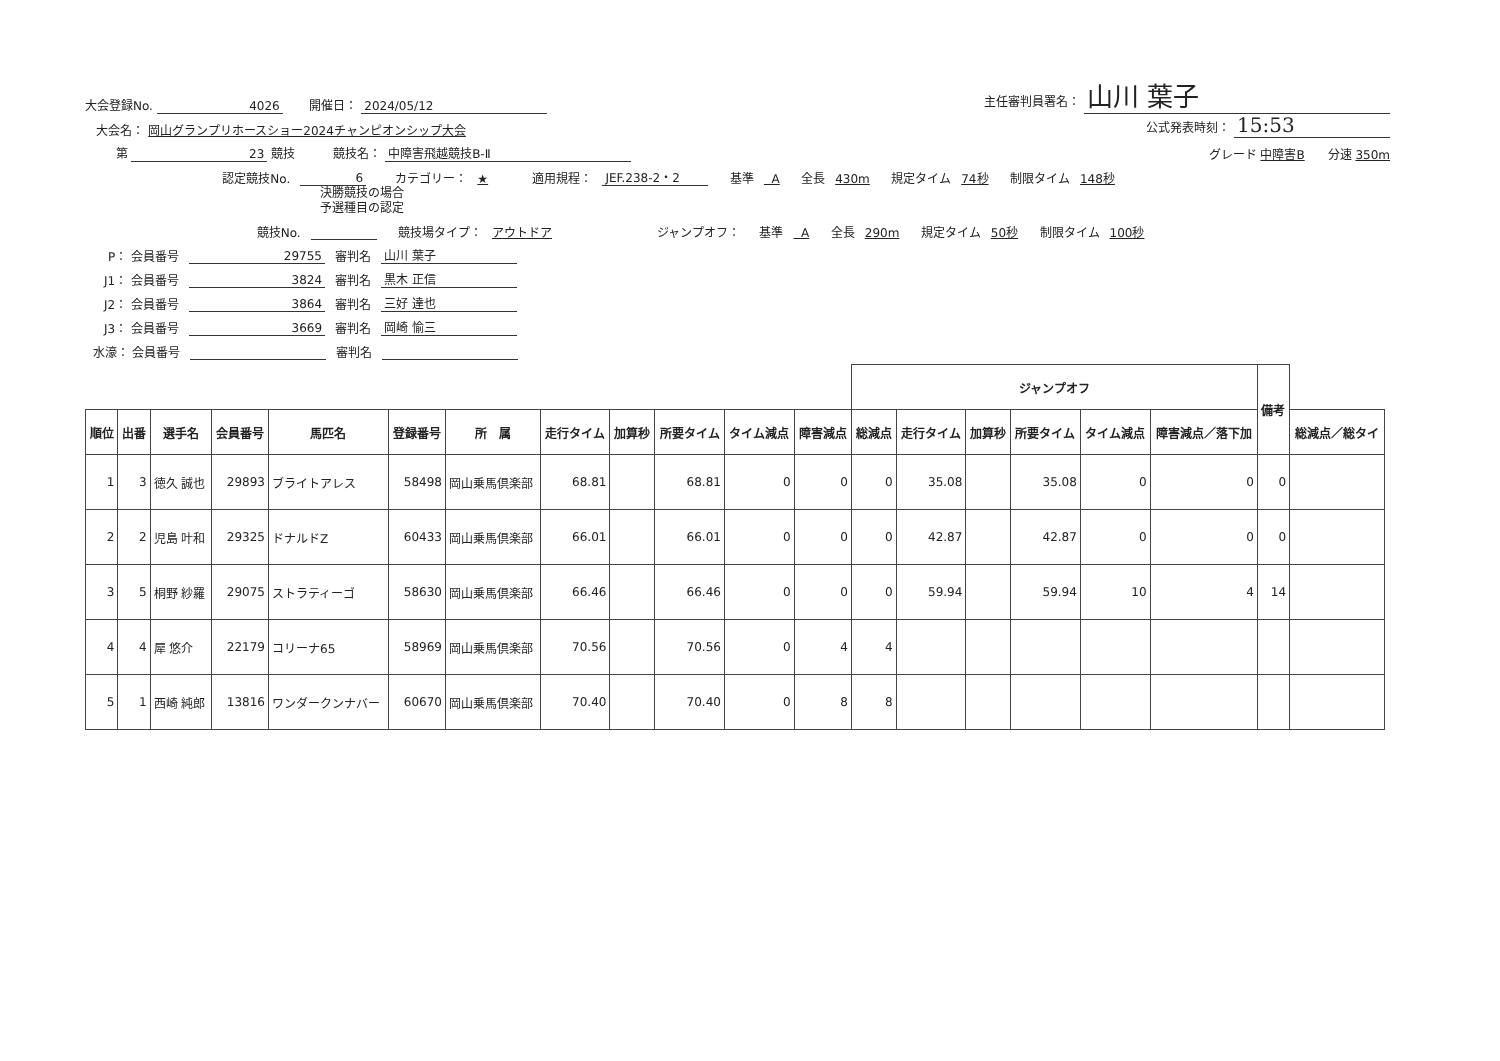大会登録No. 4026 開催日： 2024/05/12 主任審判員署名： 山川 葉子
大会名： 岡山グランプリホースショー2024チャンピオンシップ大会 公式発表時刻： 15:53
第 23 競技 競技名： 中障害飛越競技B-Ⅱ グレード 中障害B 分速 350m
認定競技No. 6 カテゴリー： ★ 適用規程： JEF.238-2・2 基準 A 全長 430m 規定タイム 74秒 制限タイム 148秒
決勝競技の場合
予選種目の認定
競技No. 競技場タイプ： アウトドア ジャンプオフ： 基準 A 全長 290m 規定タイム 50秒 制限タイム 100秒
P： 会員番号 29755 審判名 山川 葉子
J1： 会員番号 3824 審判名 黒木 正信
J2： 会員番号 3864 審判名 三好 達也
J3： 会員番号 3669 審判名 岡崎 愉三
水濠： 会員番号 審判名
| | | | | | | | | | | | | ジャンプオフ | | | | | | 備考 | |
| --- | --- | --- | --- | --- | --- | --- | --- | --- | --- | --- | --- | --- | --- | --- | --- | --- | --- | --- | --- |
| 順位 | 出番 | 選手名 | 会員番号 | 馬匹名 | 登録番号 | 所 属 | 走行タイム | 加算秒 | 所要タイム | タイム減点 | 障害減点 | 総減点 | 走行タイム | 加算秒 | 所要タイム | タイム減点 | 障害減点／落下加 | | 総減点／総タイ |
| 1 | 3 | 徳久 誠也 | 29893 | ブライトアレス | 58498 | 岡山乗馬倶楽部 | 68.81 | | 68.81 | 0 | 0 | 0 | 35.08 | | 35.08 | 0 | 0 | 0 | |
| 2 | 2 | 児島 叶和 | 29325 | ドナルドZ | 60433 | 岡山乗馬倶楽部 | 66.01 | | 66.01 | 0 | 0 | 0 | 42.87 | | 42.87 | 0 | 0 | 0 | |
| 3 | 5 | 桐野 紗羅 | 29075 | ストラティーゴ | 58630 | 岡山乗馬倶楽部 | 66.46 | | 66.46 | 0 | 0 | 0 | 59.94 | | 59.94 | 10 | 4 | 14 | |
| 4 | 4 | 犀 悠介 | 22179 | コリーナ65 | 58969 | 岡山乗馬倶楽部 | 70.56 | | 70.56 | 0 | 4 | 4 | | | | | | | |
| 5 | 1 | 西崎 純郎 | 13816 | ワンダークンナバー | 60670 | 岡山乗馬倶楽部 | 70.40 | | 70.40 | 0 | 8 | 8 | | | | | | | |